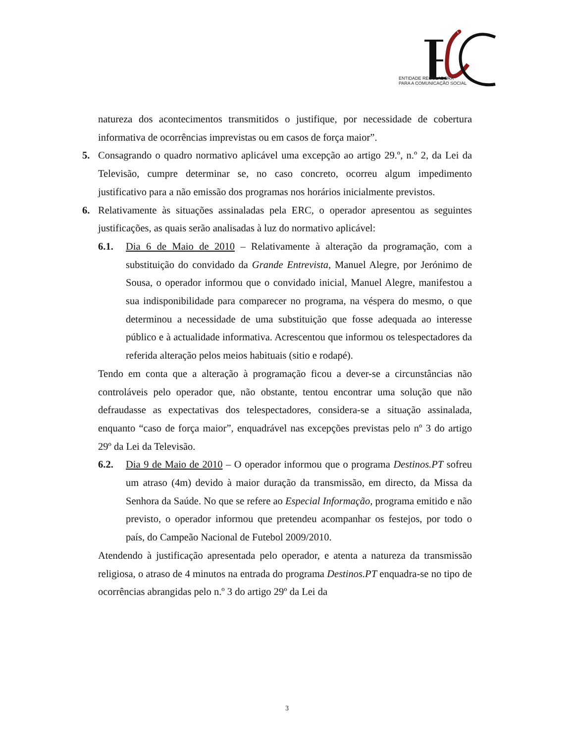ENTIDADE REGULADORA
PARA A COMUNICAÇÃO SOCIAL
natureza dos acontecimentos transmitidos o justifique, por necessidade de cobertura informativa de ocorrências imprevistas ou em casos de força maior”.
5. Consagrando o quadro normativo aplicável uma excepção ao artigo 29.º, n.º 2, da Lei da Televisão, cumpre determinar se, no caso concreto, ocorreu algum impedimento justificativo para a não emissão dos programas nos horários inicialmente previstos.
6. Relativamente às situações assinaladas pela ERC, o operador apresentou as seguintes justificações, as quais serão analisadas à luz do normativo aplicável:
6.1. Dia 6 de Maio de 2010 – Relativamente à alteração da programação, com a substituição do convidado da Grande Entrevista, Manuel Alegre, por Jerónimo de Sousa, o operador informou que o convidado inicial, Manuel Alegre, manifestou a sua indisponibilidade para comparecer no programa, na véspera do mesmo, o que determinou a necessidade de uma substituição que fosse adequada ao interesse público e à actualidade informativa. Acrescentou que informou os telespectadores da referida alteração pelos meios habituais (sitio e rodapé).
Tendo em conta que a alteração à programação ficou a dever-se a circunstâncias não controláveis pelo operador que, não obstante, tentou encontrar uma solução que não defraudasse as expectativas dos telespectadores, considera-se a situação assinalada, enquanto “caso de força maior”, enquadrável nas excepções previstas pelo nº 3 do artigo 29º da Lei da Televisão.
6.2. Dia 9 de Maio de 2010 – O operador informou que o programa Destinos.PT sofreu um atraso (4m) devido à maior duração da transmissão, em directo, da Missa da Senhora da Saúde. No que se refere ao Especial Informação, programa emitido e não previsto, o operador informou que pretendeu acompanhar os festejos, por todo o país, do Campeão Nacional de Futebol 2009/2010.
Atendendo à justificação apresentada pelo operador, e atenta a natureza da transmissão religiosa, o atraso de 4 minutos na entrada do programa Destinos.PT enquadra-se no tipo de ocorrências abrangidas pelo n.º 3 do artigo 29º da Lei da
3